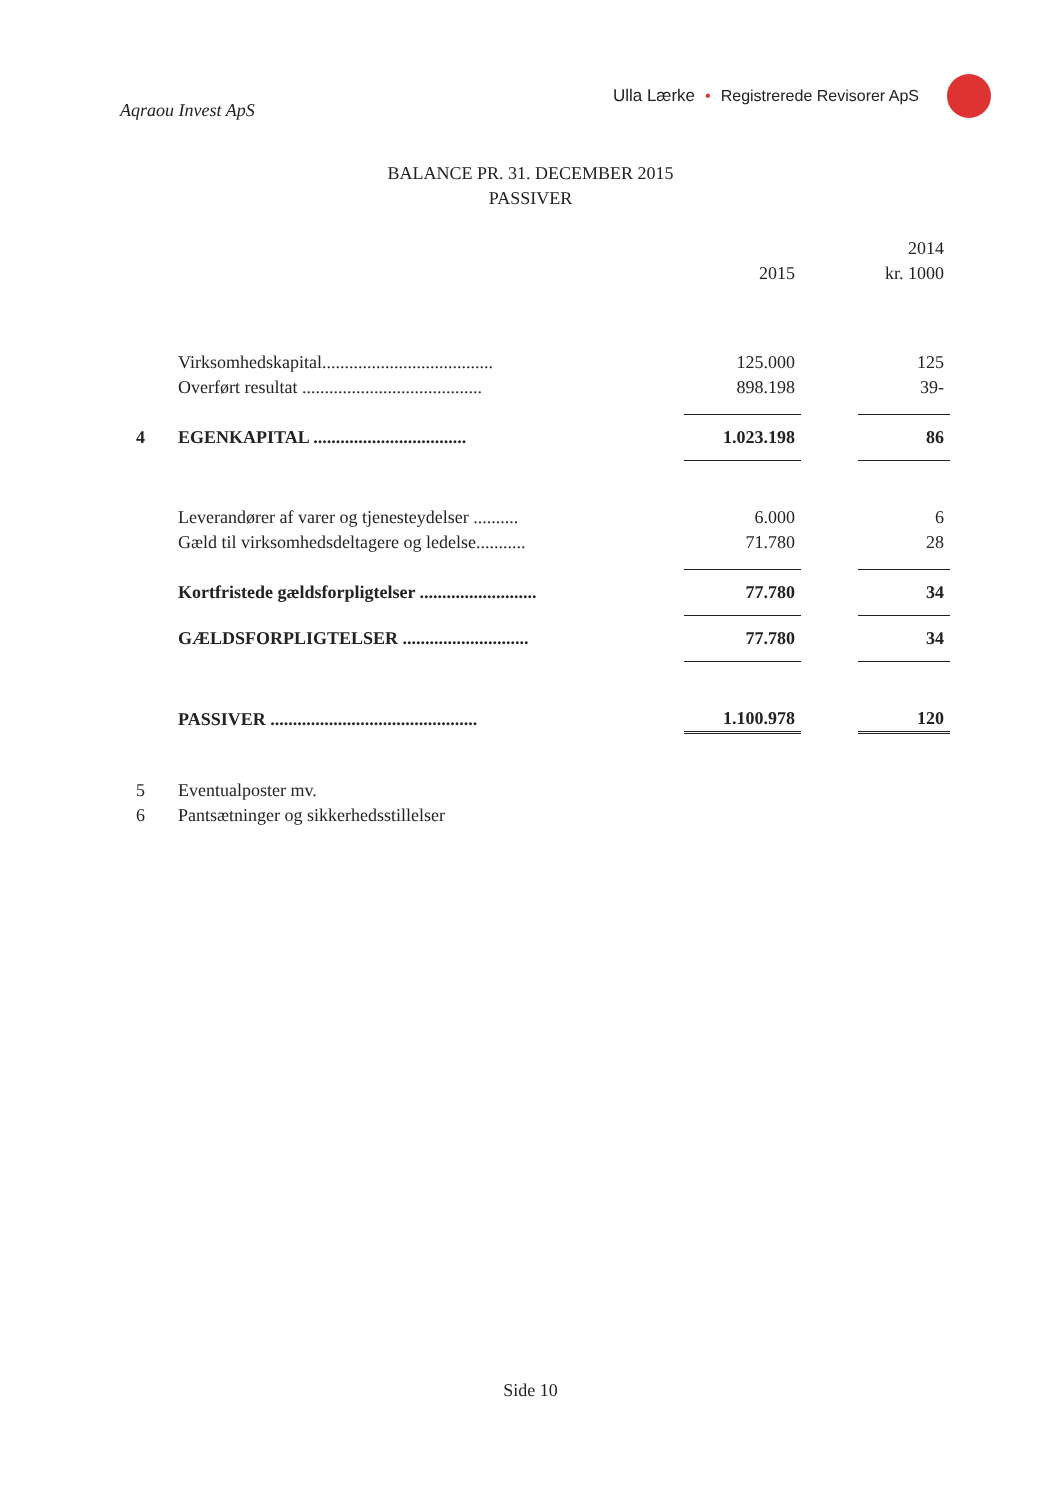Aqraou Invest ApS
Ulla Lærke • Registrerede Revisorer ApS
BALANCE PR. 31. DECEMBER 2015
PASSIVER
| | | | | 2014 |
| | | 2015 | | kr. 1000 |
| | Virksomhedskapital...................................... | 125.000 | | 125 |
| | Overført resultat ........................................ | 898.198 | | 39- |
| 4 | EGENKAPITAL .................................. | 1.023.198 | | 86 |
| | Leverandører af varer og tjenesteydelser .......... | 6.000 | | 6 |
| | Gæld til virksomhedsdeltagere og ledelse........... | 71.780 | | 28 |
| | Kortfristede gældsforpligtelser .......................... | 77.780 | | 34 |
| | GÆLDSFORPLIGTELSER ............................ | 77.780 | | 34 |
| | PASSIVER .............................................. | 1.100.978 | | 120 |
| 5 | Eventualposter mv. | | | |
| 6 | Pantsætninger og sikkerhedsstillelser | | | |
Side 10